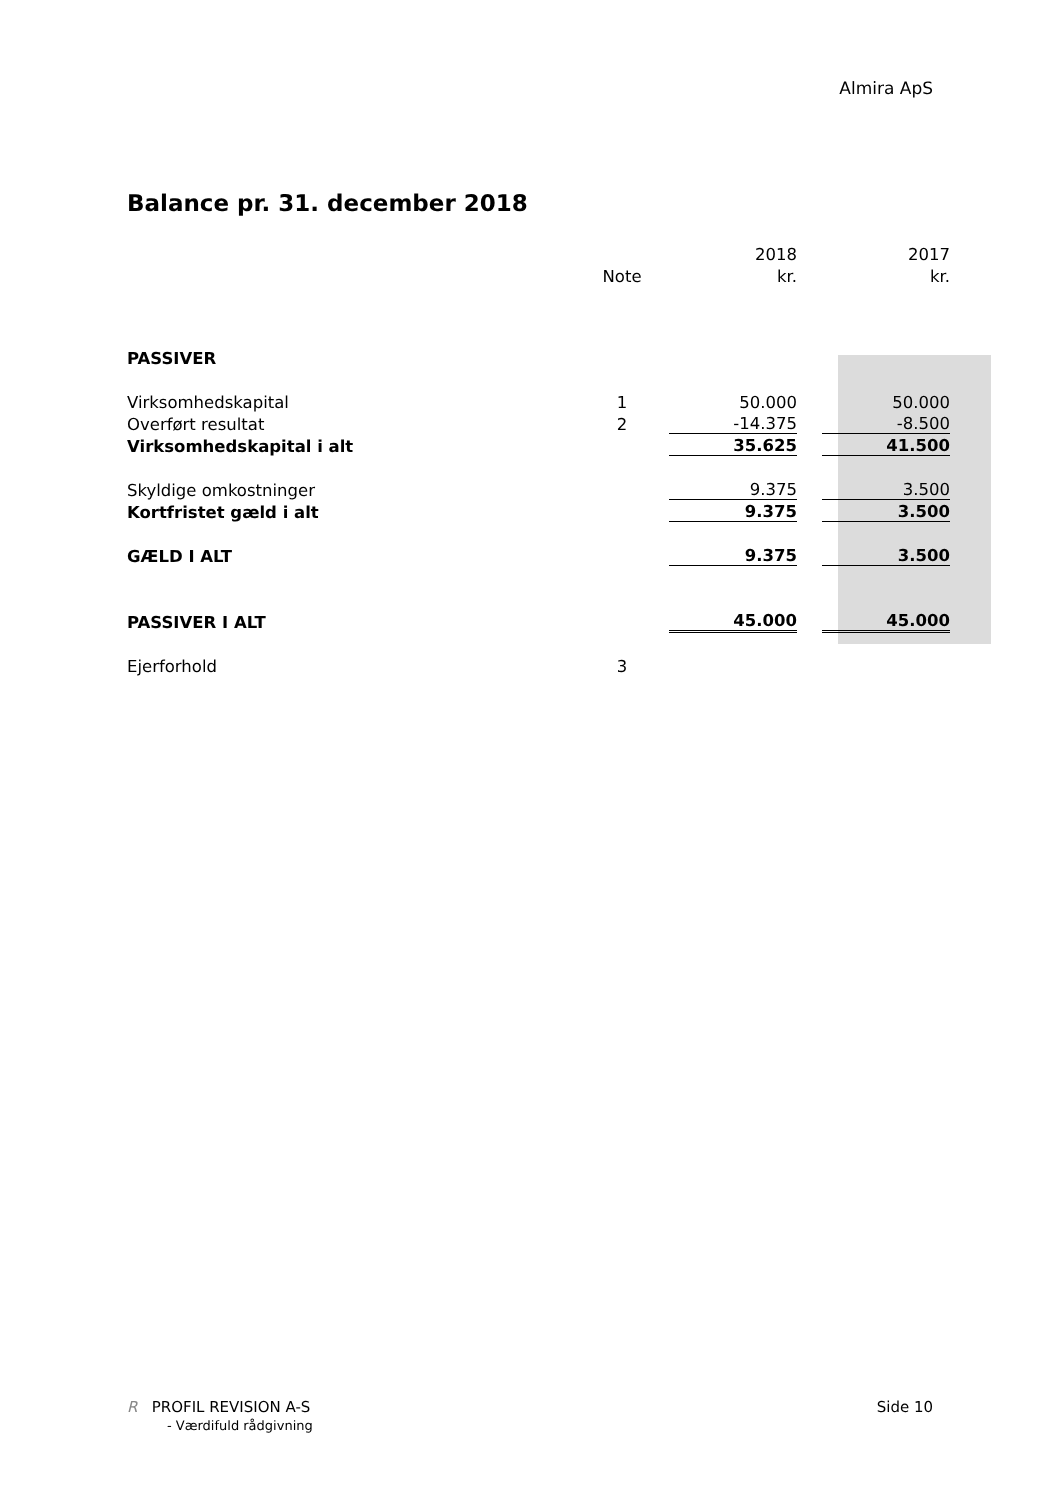Almira ApS
Balance pr. 31. december 2018
| | | 2018 | 2017 |
| --- | --- | --- | --- |
| | Note | kr. | kr. |
| PASSIVER | | | |
| Virksomhedskapital | 1 | 50.000 | 50.000 |
| Overført resultat | 2 | -14.375 | -8.500 |
| Virksomhedskapital i alt | | 35.625 | 41.500 |
| Skyldige omkostninger | | 9.375 | 3.500 |
| Kortfristet gæld i alt | | 9.375 | 3.500 |
| GÆLD I ALT | | 9.375 | 3.500 |
| PASSIVER I ALT | | 45.000 | 45.000 |
| Ejerforhold | 3 | | |
R PROFIL REVISION A-S
- Værdifuld rådgivning
Side 10